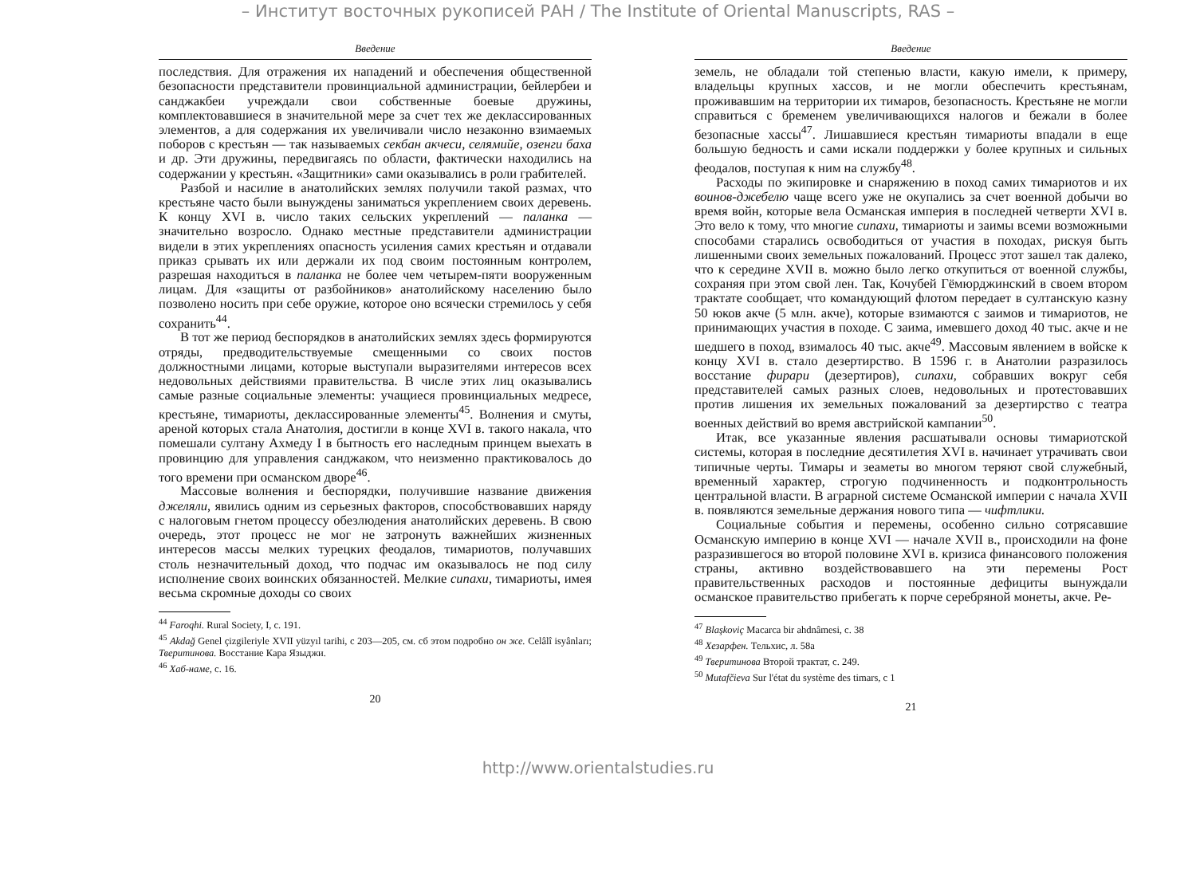– Институт восточных рукописей РАН / The Institute of Oriental Manuscripts, RAS –
Введение
последствия. Для отражения их нападений и обеспечения общественной безопасности представители провинциальной администрации, бейлербеи и санджакбеи учреждали свои собственные боевые дружины, комплектовавшиеся в значительной мере за счет тех же деклассированных элементов, а для содержания их увеличивали число незаконно взимаемых поборов с крестьян — так называемых секбан акчеси, селямийе, озенги баха и др. Эти дружины, передвигаясь по области, фактически находились на содержании у крестьян. «Защитники» сами оказывались в роли грабителей.
Разбой и насилие в анатолийских землях получили такой размах, что крестьяне часто были вынуждены заниматься укреплением своих деревень. К концу XVI в. число таких сельских укреплений — паланка — значительно возросло. Однако местные представители администрации видели в этих укреплениях опасность усиления самих крестьян и отдавали приказ срывать их или держали их под своим постоянным контролем, разрешая находиться в паланка не более чем четырем-пяти вооруженным лицам. Для «защиты от разбойников» анатолийскому населению было позволено носить при себе оружие, которое оно всячески стремилось у себя сохранить<sup>44</sup>.
В тот же период беспорядков в анатолийских землях здесь формируются отряды, предводительствуемые смещенными со своих постов должностными лицами, которые выступали выразителями интересов всех недовольных действиями правительства. В числе этих лиц оказывались самые разные социальные элементы: учащиеся провинциальных медресе, крестьяне, тимариоты, деклассированные элементы<sup>45</sup>. Волнения и смуты, ареной которых стала Анатолия, достигли в конце XVI в. такого накала, что помешали султану Ахмеду I в бытность его наследным принцем выехать в провинцию для управления санджаком, что неизменно практиковалось до того времени при османском дворе<sup>46</sup>.
Массовые волнения и беспорядки, получившие название движения джеляли, явились одним из серьезных факторов, способствовавших наряду с налоговым гнетом процессу обезлюдения анатолийских деревень. В свою очередь, этот процесс не мог не затронуть важнейших жизненных интересов массы мелких турецких феодалов, тимариотов, получавших столь незначительный доход, что подчас им оказывалось не под силу исполнение своих воинских обязанностей. Мелкие сипахи, тимариоты, имея весьма скромные доходы со своих
<sup>44</sup> Faroqhi. Rural Society, I, c. 191.
<sup>45</sup> Akdağ Genel çizgileriyle XVII yüzyıl tarihi, c 203—205, см. сб этом подробно он же. Celâlî isyânları; Тверитинова. Восстание Кара Языджи.
<sup>46</sup> Хаб-наме, c. 16.
20
Введение
земель, не обладали той степенью власти, какую имели, к примеру, владельцы крупных хассов, и не могли обеспечить крестьянам, проживавшим на территории их тимаров, безопасность. Крестьяне не могли справиться с бременем увеличивающихся налогов и бежали в более безопасные хассы<sup>47</sup>. Лишавшиеся крестьян тимариоты впадали в еще большую бедность и сами искали поддержки у более крупных и сильных феодалов, поступая к ним на службу<sup>48</sup>.
Расходы по экипировке и снаряжению в поход самих тимариотов и их воинов-джебелю чаще всего уже не окупались за счет военной добычи во время войн, которые вела Османская империя в последней четверти XVI в. Это вело к тому, что многие сипахи, тимариоты и заимы всеми возможными способами старались освободиться от участия в походах, рискуя быть лишенными своих земельных пожалований. Процесс этот зашел так далеко, что к середине XVII в. можно было легко откупиться от военной службы, сохраняя при этом свой лен. Так, Кочубей Гёмюрджинский в своем втором трактате сообщает, что командующий флотом передает в султанскую казну 50 юков акче (5 млн. акче), которые взимаются с заимов и тимариотов, не принимающих участия в походе. С заима, имевшего доход 40 тыс. акче и не шедшего в поход, взималось 40 тыс. акче<sup>49</sup>. Массовым явлением в войске к концу XVI в. стало дезертирство. В 1596 г. в Анатолии разразилось восстание фирари (дезертиров), сипахи, собравших вокруг себя представителей самых разных слоев, недовольных и протестовавших против лишения их земельных пожалований за дезертирство с театра военных действий во время австрийской кампании<sup>50</sup>.
Итак, все указанные явления расшатывали основы тимариотской системы, которая в последние десятилетия XVI в. начинает утрачивать свои типичные черты. Тимары и зеаметы во многом теряют свой служебный, временный характер, строгую подчиненность и подконтрольность центральной власти. В аграрной системе Османской империи с начала XVII в. появляются земельные держания нового типа — чифтлики.
Социальные события и перемены, особенно сильно сотрясавшие Османскую империю в конце XVI — начале XVII в., происходили на фоне разразившегося во второй половине XVI в. кризиса финансового положения страны, активно воздействовавшего на эти перемены Рост правительственных расходов и постоянные дефициты вынуждали османское правительство прибегать к порче серебряной монеты, акче. Ре-
<sup>47</sup> Blaşkoviç Macarca bir ahdnâmesi, c. 38
<sup>48</sup> Хезарфен. Тельхис, л. 58а
<sup>49</sup> Тверитинова Второй трактат, c. 249.
<sup>50</sup> Mutafčieva Sur l'état du système des timars, c 1
21
http://www.orientalstudies.ru